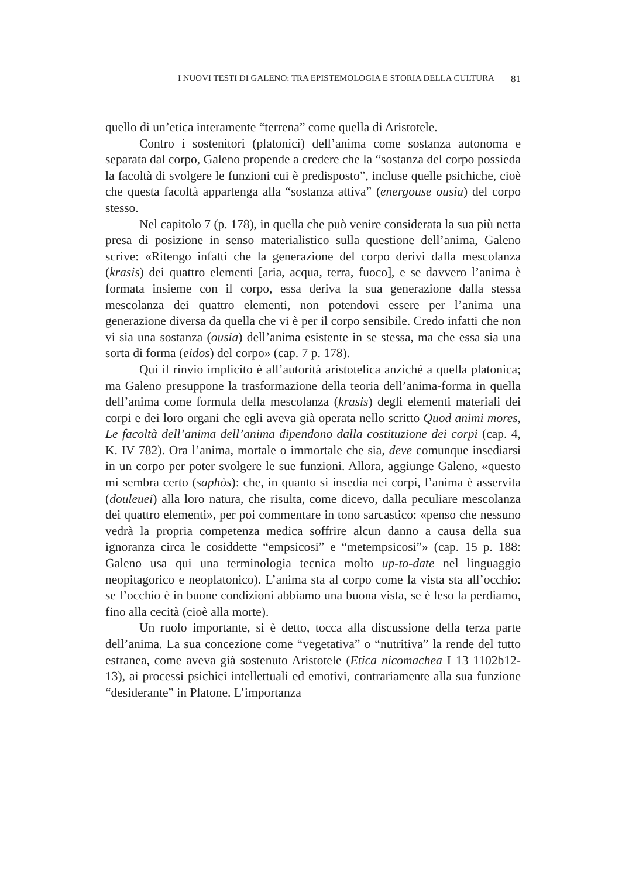I NUOVI TESTI DI GALENO: TRA EPISTEMOLOGIA E STORIA DELLA CULTURA 81
quello di un’etica interamente “terrena” come quella di Aristotele.
Contro i sostenitori (platonici) dell’anima come sostanza autonoma e separata dal corpo, Galeno propende a credere che la “sostanza del corpo possieda la facoltà di svolgere le funzioni cui è predisposto”, incluse quelle psichiche, cioè che questa facoltà appartenga alla “sostanza attiva” (energouse ousia) del corpo stesso.
Nel capitolo 7 (p. 178), in quella che può venire considerata la sua più netta presa di posizione in senso materialistico sulla questione dell’anima, Galeno scrive: «Ritengo infatti che la generazione del corpo derivi dalla mescolanza (krasis) dei quattro elementi [aria, acqua, terra, fuoco], e se davvero l’anima è formata insieme con il corpo, essa deriva la sua generazione dalla stessa mescolanza dei quattro elementi, non potendovi essere per l’anima una generazione diversa da quella che vi è per il corpo sensibile. Credo infatti che non vi sia una sostanza (ousia) dell’anima esistente in se stessa, ma che essa sia una sorta di forma (eidos) del corpo» (cap. 7 p. 178).
Qui il rinvio implicito è all’autorità aristotelica anziché a quella platonica; ma Galeno presuppone la trasformazione della teoria dell’anima-forma in quella dell’anima come formula della mescolanza (krasis) degli elementi materiali dei corpi e dei loro organi che egli aveva già operata nello scritto Quod animi mores, Le facoltà dell’anima dell’anima dipendono dalla costituzione dei corpi (cap. 4, K. IV 782). Ora l’anima, mortale o immortale che sia, deve comunque insediarsi in un corpo per poter svolgere le sue funzioni. Allora, aggiunge Galeno, «questo mi sembra certo (saphòs): che, in quanto si insedia nei corpi, l’anima è asservita (douleuei) alla loro natura, che risulta, come dicevo, dalla peculiare mescolanza dei quattro elementi», per poi commentare in tono sarcastico: «penso che nessuno vedrà la propria competenza medica soffrire alcun danno a causa della sua ignoranza circa le cosiddette “empsicosi” e “metempsicosi”» (cap. 15 p. 188: Galeno usa qui una terminologia tecnica molto up-to-date nel linguaggio neopitagorico e neoplatonico). L’anima sta al corpo come la vista sta all’occhio: se l’occhio è in buone condizioni abbiamo una buona vista, se è leso la perdiamo, fino alla cecità (cioè alla morte).
Un ruolo importante, si è detto, tocca alla discussione della terza parte dell’anima. La sua concezione come “vegetativa” o “nutritiva” la rende del tutto estranea, come aveva già sostenuto Aristotele (Etica nicomachea I 13 1102b12-13), ai processi psichici intellettuali ed emotivi, contrariamente alla sua funzione “desiderante” in Platone. L’importanza